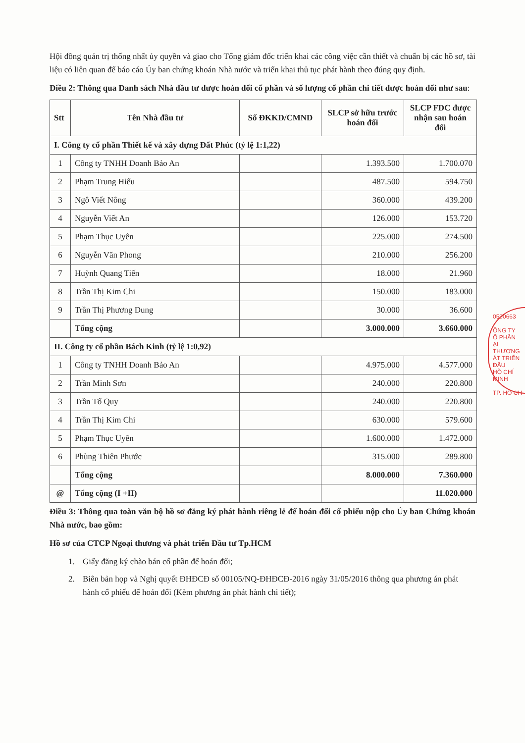Hội đồng quản trị thống nhất ủy quyền và giao cho Tổng giám đốc triển khai các công việc cần thiết và chuẩn bị các hồ sơ, tài liệu có liên quan để báo cáo Ủy ban chứng khoán Nhà nước và triển khai thủ tục phát hành theo đúng quy định.
Điều 2: Thông qua Danh sách Nhà đầu tư được hoán đổi cổ phần và số lượng cổ phần chi tiết được hoán đổi như sau:
| Stt | Tên Nhà đầu tư | Số ĐKKD/CMND | SLCP sở hữu trước hoán đổi | SLCP FDC được nhận sau hoán đổi |
| --- | --- | --- | --- | --- |
| I. Công ty cổ phần Thiết kế và xây dựng Đất Phúc (tỷ lệ 1:1,22) | | | | |
| 1 | Công ty TNHH Doanh Bảo An | | 1.393.500 | 1.700.070 |
| 2 | Phạm Trung Hiếu | | 487.500 | 594.750 |
| 3 | Ngô Viết Nông | | 360.000 | 439.200 |
| 4 | Nguyễn Viết An | | 126.000 | 153.720 |
| 5 | Phạm Thục Uyên | | 225.000 | 274.500 |
| 6 | Nguyễn Văn Phong | | 210.000 | 256.200 |
| 7 | Huỳnh Quang Tiến | | 18.000 | 21.960 |
| 8 | Trần Thị Kim Chi | | 150.000 | 183.000 |
| 9 | Trần Thị Phương Dung | | 30.000 | 36.600 |
| | Tổng cộng | | 3.000.000 | 3.660.000 |
| II. Công ty cổ phần Bách Kinh (tỷ lệ 1:0,92) | | | | |
| 1 | Công ty TNHH Doanh Bảo An | | 4.975.000 | 4.577.000 |
| 2 | Trần Minh Sơn | | 240.000 | 220.800 |
| 3 | Trần Tổ Quy | | 240.000 | 220.800 |
| 4 | Trần Thị Kim Chi | | 630.000 | 579.600 |
| 5 | Phạm Thục Uyên | | 1.600.000 | 1.472.000 |
| 6 | Phùng Thiên Phước | | 315.000 | 289.800 |
| | Tổng cộng | | 8.000.000 | 7.360.000 |
| @ | Tổng cộng (I +II) | | | 11.020.000 |
Điều 3: Thông qua toàn văn bộ hồ sơ đăng ký phát hành riêng lẻ để hoán đổi cổ phiếu nộp cho Ủy ban Chứng khoán Nhà nước, bao gồm:
Hồ sơ của CTCP Ngoại thương và phát triển Đầu tư Tp.HCM
1. Giấy đăng ký chào bán cổ phần để hoán đổi;
2. Biên bản họp và Nghị quyết ĐHĐCĐ số 00105/NQ-ĐHĐCĐ-2016 ngày 31/05/2016 thông qua phương án phát hành cổ phiếu để hoán đổi (Kèm phương án phát hành chi tiết);
0590663
ÔNG TY
Ổ PHẦN
ẠI THƯƠNG
ÁT TRIỂN ĐẦU
HỒ CHÍ MINH
TP. HỒ CH